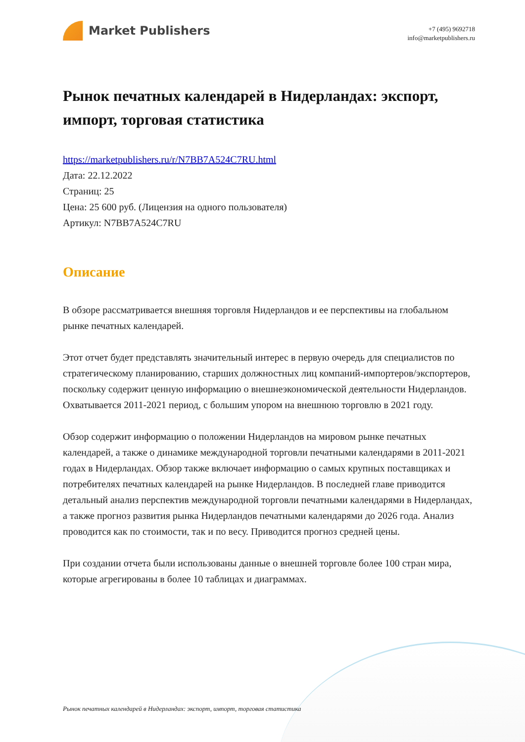Market Publishers
+7 (495) 9692718
info@marketpublishers.ru
Рынок печатных календарей в Нидерландах: экспорт, импорт, торговая статистика
https://marketpublishers.ru/r/N7BB7A524C7RU.html
Дата: 22.12.2022
Страниц: 25
Цена: 25 600 руб. (Лицензия на одного пользователя)
Артикул: N7BB7A524C7RU
Описание
В обзоре рассматривается внешняя торговля Нидерландов и ее перспективы на глобальном рынке печатных календарей.
Этот отчет будет представлять значительный интерес в первую очередь для специалистов по стратегическому планированию, старших должностных лиц компаний-импортеров/экспортеров, поскольку содержит ценную информацию о внешнеэкономической деятельности Нидерландов. Охватывается 2011-2021 период, с большим упором на внешнюю торговлю в 2021 году.
Обзор содержит информацию о положении Нидерландов на мировом рынке печатных календарей, а также о динамике международной торговли печатными календарями в 2011-2021 годах в Нидерландах. Обзор также включает информацию о самых крупных поставщиках и потребителях печатных календарей на рынке Нидерландов. В последней главе приводится детальный анализ перспектив международной торговли печатными календарями в Нидерландах, а также прогноз развития рынка Нидерландов печатными календарями до 2026 года. Анализ проводится как по стоимости, так и по весу. Приводится прогноз средней цены.
При создании отчета были использованы данные о внешней торговле более 100 стран мира, которые агрегированы в более 10 таблицах и диаграммах.
Рынок печатных календарей в Нидерландах: экспорт, импорт, торговая статистика